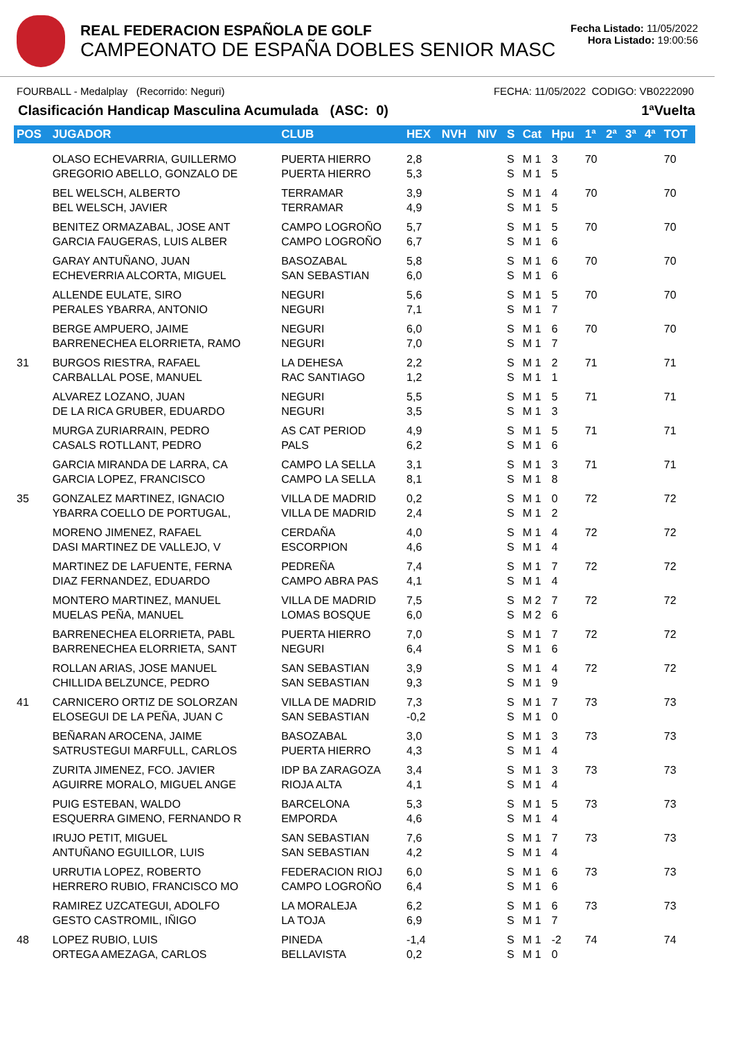REAL FEDERACION ESPAÑOLA DE GOLF
CAMPEONATO DE ESPAÑA DOBLES SENIOR MASC
Fecha Listado: 11/05/2022
Hora Listado: 19:00:56
FOURBALL - Medalplay (Recorrido: Neguri) FECHA: 11/05/2022 CODIGO: VB0222090
Clasificación Handicap Masculina Acumulada (ASC: 0) 1ªVuelta
| POS | JUGADOR | CLUB | HEX | NVH | NIV | S | Cat | Hpu | 1ª | 2ª | 3ª | 4ª | TOT |
| --- | --- | --- | --- | --- | --- | --- | --- | --- | --- | --- | --- | --- | --- |
| | OLASO ECHEVARRIA, GUILLERMO GREGORIO ABELLO, GONZALO DE | PUERTA HIERRO PUERTA HIERRO | 2,8 5,3 | | | S S | M 1 M 1 | 3 5 | 70 | | | | 70 |
| | BEL WELSCH, ALBERTO BEL WELSCH, JAVIER | TERRAMAR TERRAMAR | 3,9 4,9 | | | S S | M 1 M 1 | 4 5 | 70 | | | | 70 |
| | BENITEZ ORMAZABAL, JOSE ANT GARCIA FAUGERAS, LUIS ALBER | CAMPO LOGROÑO CAMPO LOGROÑO | 5,7 6,7 | | | S S | M 1 M 1 | 5 6 | 70 | | | | 70 |
| | GARAY ANTUÑANO, JUAN ECHEVERRIA ALCORTA, MIGUEL | BASOZABAL SAN SEBASTIAN | 5,8 6,0 | | | S S | M 1 M 1 | 6 6 | 70 | | | | 70 |
| | ALLENDE EULATE, SIRO PERALES YBARRA, ANTONIO | NEGURI NEGURI | 5,6 7,1 | | | S S | M 1 M 1 | 5 7 | 70 | | | | 70 |
| | BERGE AMPUERO, JAIME BARRENECHEA ELORRIETA, RAMO | NEGURI NEGURI | 6,0 7,0 | | | S S | M 1 M 1 | 6 7 | 70 | | | | 70 |
| 31 | BURGOS RIESTRA, RAFAEL CARBALLAL POSE, MANUEL | LA DEHESA RAC SANTIAGO | 2,2 1,2 | | | S S | M 1 M 1 | 2 1 | 71 | | | | 71 |
| | ALVAREZ LOZANO, JUAN DE LA RICA GRUBER, EDUARDO | NEGURI NEGURI | 5,5 3,5 | | | S S | M 1 M 1 | 5 3 | 71 | | | | 71 |
| | MURGA ZURIARRAIN, PEDRO CASALS ROTLLANT, PEDRO | AS CAT PERIOD PALS | 4,9 6,2 | | | S S | M 1 M 1 | 5 6 | 71 | | | | 71 |
| | GARCIA MIRANDA DE LARRA, CA GARCIA LOPEZ, FRANCISCO | CAMPO LA SELLA CAMPO LA SELLA | 3,1 8,1 | | | S S | M 1 M 1 | 3 8 | 71 | | | | 71 |
| 35 | GONZALEZ MARTINEZ, IGNACIO YBARRA COELLO DE PORTUGAL, | VILLA DE MADRID VILLA DE MADRID | 0,2 2,4 | | | S S | M 1 M 1 | 0 2 | 72 | | | | 72 |
| | MORENO JIMENEZ, RAFAEL DASI MARTINEZ DE VALLEJO, V | CERDAÑA ESCORPION | 4,0 4,6 | | | S S | M 1 M 1 | 4 4 | 72 | | | | 72 |
| | MARTINEZ DE LAFUENTE, FERNA DIAZ FERNANDEZ, EDUARDO | PEDREÑA CAMPO ABRA PAS | 7,4 4,1 | | | S S | M 1 M 1 | 7 4 | 72 | | | | 72 |
| | MONTERO MARTINEZ, MANUEL MUELAS PEÑA, MANUEL | VILLA DE MADRID LOMAS BOSQUE | 7,5 6,0 | | | S S | M 2 M 2 | 7 6 | 72 | | | | 72 |
| | BARRENECHEA ELORRIETA, PABL BARRENECHEA ELORRIETA, SANT | PUERTA HIERRO NEGURI | 7,0 6,4 | | | S S | M 1 M 1 | 7 6 | 72 | | | | 72 |
| | ROLLAN ARIAS, JOSE MANUEL CHILLIDA BELZUNCE, PEDRO | SAN SEBASTIAN SAN SEBASTIAN | 3,9 9,3 | | | S S | M 1 M 1 | 4 9 | 72 | | | | 72 |
| 41 | CARNICERO ORTIZ DE SOLORZAN ELOSEGUI DE LA PEÑA, JUAN C | VILLA DE MADRID SAN SEBASTIAN | 7,3 -0,2 | | | S S | M 1 M 1 | 7 0 | 73 | | | | 73 |
| | BEÑARAN AROCENA, JAIME SATRUSTEGUI MARFULL, CARLOS | BASOZABAL PUERTA HIERRO | 3,0 4,3 | | | S S | M 1 M 1 | 3 4 | 73 | | | | 73 |
| | ZURITA JIMENEZ, FCO. JAVIER AGUIRRE MORALO, MIGUEL ANGE | IDP BA ZARAGOZA RIOJA ALTA | 3,4 4,1 | | | S S | M 1 M 1 | 3 4 | 73 | | | | 73 |
| | PUIG ESTEBAN, WALDO ESQUERRA GIMENO, FERNANDO R | BARCELONA EMPORDA | 5,3 4,6 | | | S S | M 1 M 1 | 5 4 | 73 | | | | 73 |
| | IRUJO PETIT, MIGUEL ANTUÑANO EGUILLOR, LUIS | SAN SEBASTIAN SAN SEBASTIAN | 7,6 4,2 | | | S S | M 1 M 1 | 7 4 | 73 | | | | 73 |
| | URRUTIA LOPEZ, ROBERTO HERRERO RUBIO, FRANCISCO MO | FEDERACION RIOJ CAMPO LOGROÑO | 6,0 6,4 | | | S S | M 1 M 1 | 6 6 | 73 | | | | 73 |
| | RAMIREZ UZCATEGUI, ADOLFO GESTO CASTROMIL, IÑIGO | LA MORALEJA LA TOJA | 6,2 6,9 | | | S S | M 1 M 1 | 6 7 | 73 | | | | 73 |
| 48 | LOPEZ RUBIO, LUIS ORTEGA AMEZAGA, CARLOS | PINEDA BELLAVISTA | -1,4 0,2 | | | S S | M 1 M 1 | -2 0 | 74 | | | | 74 |